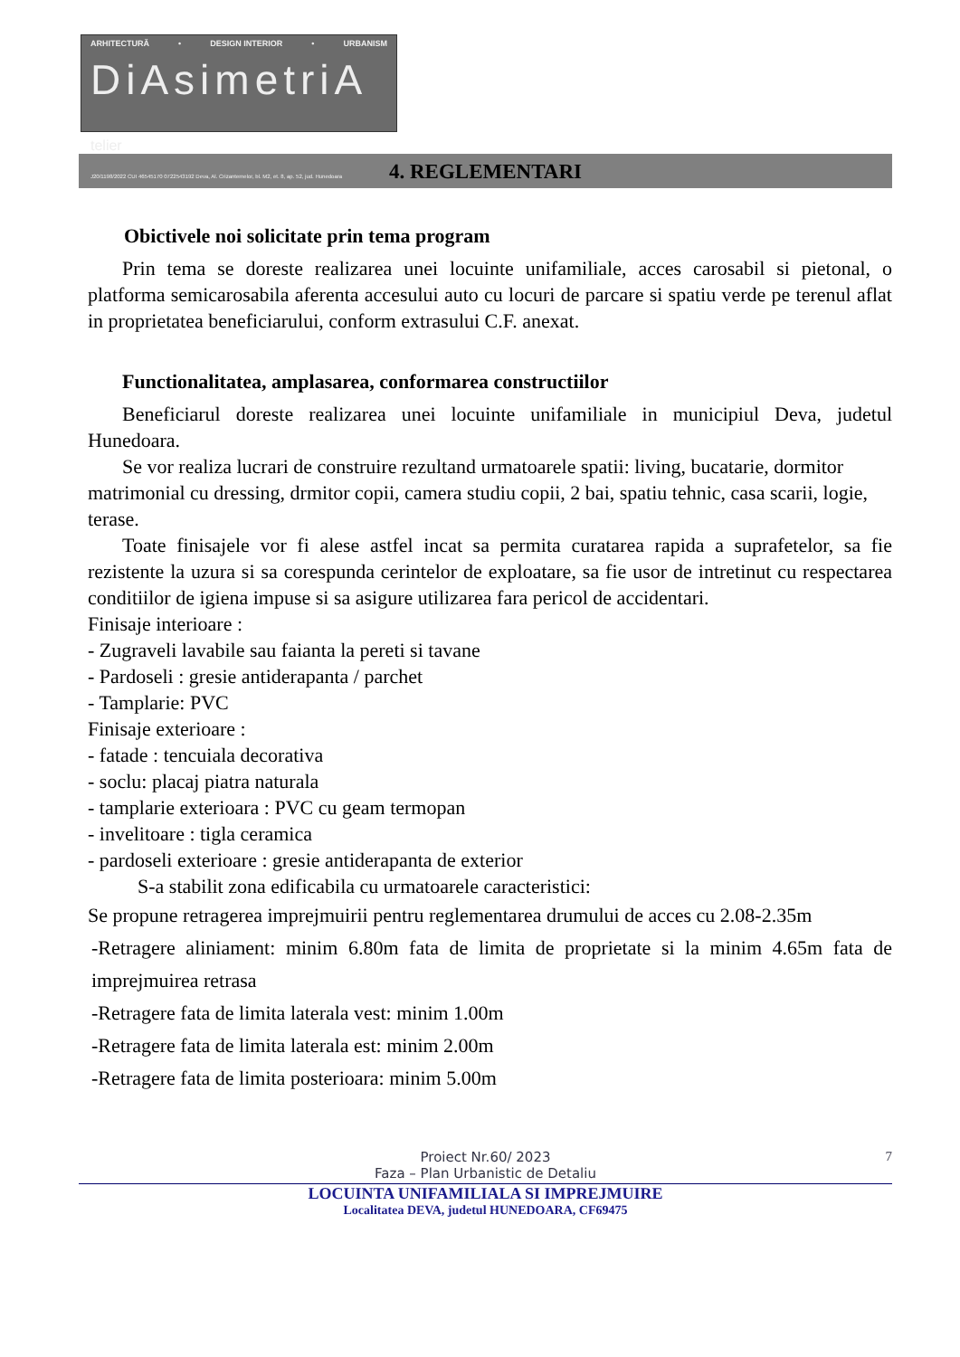ARHITECTURĂ • DESIGN INTERIOR • URBANISM
DiAsimetriA telier
J20/1198/2022 CUI 46545170 0722543192 Deva, Al. Crizantemelor, bl. M2, et. 8, ap. 52, jud. Hunedoara
4. REGLEMENTARI
Obictivele noi solicitate prin tema program
Prin tema se doreste realizarea unei locuinte unifamiliale, acces carosabil si pietonal, o platforma semicarosabila aferenta accesului auto cu locuri de parcare si spatiu verde pe terenul aflat in proprietatea beneficiarului, conform extrasului C.F. anexat.
Functionalitatea, amplasarea, conformarea constructiilor
Beneficiarul doreste realizarea unei locuinte unifamiliale in municipiul Deva, judetul Hunedoara.
Se vor realiza lucrari de construire rezultand urmatoarele spatii: living, bucatarie, dormitor matrimonial cu dressing, drmitor copii, camera studiu copii, 2 bai, spatiu tehnic, casa scarii, logie, terase.
Toate finisajele vor fi alese astfel incat sa permita curatarea rapida a suprafetelor, sa fie rezistente la uzura si sa corespunda cerintelor de exploatare, sa fie usor de intretinut cu respectarea conditiilor de igiena impuse si sa asigure utilizarea fara pericol de accidentari.
Finisaje interioare :
- Zugraveli lavabile sau faianta la pereti si tavane
- Pardoseli : gresie antiderapanta / parchet
- Tamplarie: PVC
Finisaje exterioare :
- fatade : tencuiala decorativa
- soclu: placaj piatra naturala
- tamplarie exterioara : PVC cu geam termopan
- invelitoare : tigla ceramica
- pardoseli exterioare : gresie antiderapanta de exterior
S-a stabilit zona edificabila cu urmatoarele caracteristici:
Se propune retragerea imprejmuirii pentru reglementarea drumului de acces cu 2.08-2.35m
-Retragere aliniament: minim 6.80m fata de limita de proprietate si la minim 4.65m fata de imprejmuirea retrasa
-Retragere fata de limita laterala vest: minim 1.00m
-Retragere fata de limita laterala est: minim 2.00m
-Retragere fata de limita posterioara: minim 5.00m
7 Proiect Nr.60/ 2023
Faza – Plan Urbanistic de Detaliu
LOCUINTA UNIFAMILIALA SI IMPREJMUIRE
Localitatea DEVA, judetul HUNEDOARA, CF69475